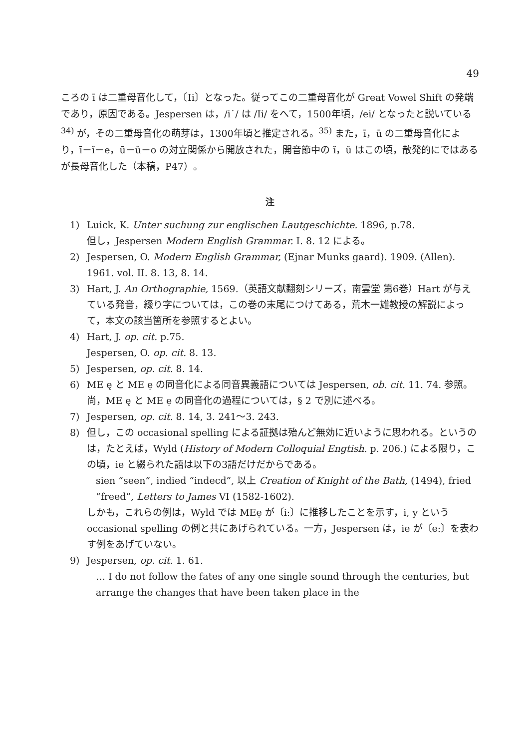49
ころの ī は二重母音化して，〔Ii〕となった。従ってこの二重母音化が Great Vowel Shift の発端であり，原因である。Jespersen は，/i˙/ は /Ii/ をへて，1500年頃，/ei/ となったと説いている<sup>34)</sup> が，その二重母音化の萌芽は，1300年頃と推定される。<sup>35)</sup> また，ī，ū の二重母音化により，ī－ĭ－e，ū－ŭ－o の対立関係から開放された，開音節中の ĭ，ŭ はこの頃，散発的にではあるが長母音化した（本稿，P47）。
注
1) Luick, K. Unter suchung zur englischen Lautgeschichte. 1896, p.78.
但し，Jespersen Modern English Grammar. I. 8. 12 による。
2) Jespersen, O. Modern English Grammar, (Ejnar Munks gaard). 1909. (Allen). 1961. vol. II. 8. 13, 8. 14.
3) Hart, J. An Orthographie, 1569.（英語文献翻刻シリーズ，南雲堂 第6巻）Hart が与えている発音，綴り字については，この巻の末尾につけてある，荒木一雄教授の解説によって，本文の該当箇所を参照するとよい。
4) Hart, J. op. cit. p.75.
Jespersen, O. op. cit. 8. 13.
5) Jespersen, op. cit. 8. 14.
6) ME ę と ME ẹ の同音化による同音異義語については Jespersen, ob. cit. 11. 74. 参照。尚，ME ę と ME ẹ の同音化の過程については，§ 2 で別に述べる。
7) Jespersen, op. cit. 8. 14, 3. 241～3. 243.
8) 但し，この occasional spelling による証拠は殆んど無効に近いように思われる。というのは，たとえば，Wyld (History of Modern Colloquial Engtish. p. 206.) による限り，この頃，ie と綴られた語は以下の3語だけだからである。
sien “seen”, indied “indecd”, 以上 Creation of Knight of the Bath, (1494), fried “freed”, Letters to James VI (1582-1602).
しかも，これらの例は，Wyld では MEẹ が〔i:〕に推移したことを示す，i, y という occasional spelling の例と共にあげられている。一方，Jespersen は，ie が〔e:〕を表わす例をあげていない。
9) Jespersen, op. cit. 1. 61.
… I do not follow the fates of any one single sound through the centuries, but arrange the changes that have been taken place in the